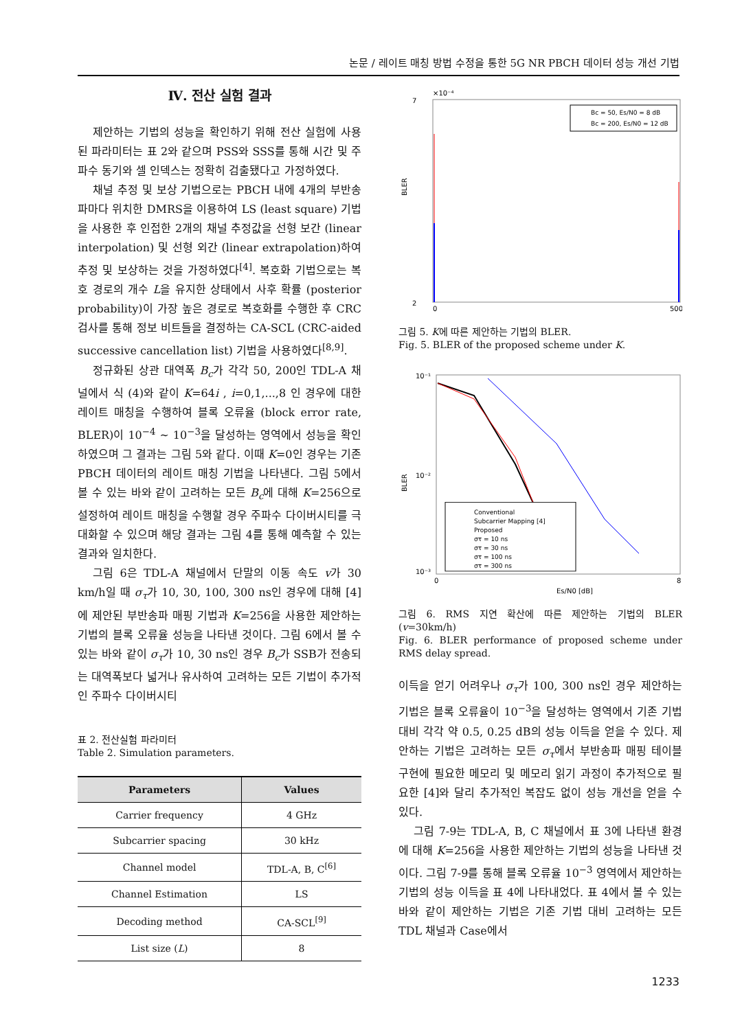논문 / 레이트 매칭 방법 수정을 통한 5G NR PBCH 데이터 성능 개선 기법
Ⅳ. 전산 실험 결과
제안하는 기법의 성능을 확인하기 위해 전산 실험에 사용된 파라미터는 표 2와 같으며 PSS와 SSS를 통해 시간 및 주파수 동기와 셀 인덱스는 정확히 검출됐다고 가정하였다.
채널 추정 및 보상 기법으로는 PBCH 내에 4개의 부반송파마다 위치한 DMRS을 이용하여 LS (least square) 기법을 사용한 후 인접한 2개의 채널 추정값을 선형 보간 (linear interpolation) 및 선형 외간 (linear extrapolation)하여 추정 및 보상하는 것을 가정하였다<sup>[4]</sup>. 복호화 기법으로는 복호 경로의 개수 L을 유지한 상태에서 사후 확률 (posterior probability)이 가장 높은 경로로 복호화를 수행한 후 CRC 검사를 통해 정보 비트들을 결정하는 CA-SCL (CRC-aided successive cancellation list) 기법을 사용하였다<sup>[8,9]</sup>.
정규화된 상관 대역폭 B<sub>c</sub>가 각각 50, 200인 TDL-A 채널에서 식 (4)와 같이 K=64i , i=0,1,...,8 인 경우에 대한 레이트 매칭을 수행하여 블록 오류율 (block error rate, BLER)이 10<sup>−4</sup> ~ 10<sup>−3</sup>을 달성하는 영역에서 성능을 확인하였으며 그 결과는 그림 5와 같다. 이때 K=0인 경우는 기존 PBCH 데이터의 레이트 매칭 기법을 나타낸다. 그림 5에서 볼 수 있는 바와 같이 고려하는 모든 B<sub>c</sub>에 대해 K=256으로 설정하여 레이트 매칭을 수행할 경우 주파수 다이버시티를 극대화할 수 있으며 해당 결과는 그림 4를 통해 예측할 수 있는 결과와 일치한다.
그림 6은 TDL-A 채널에서 단말의 이동 속도 v가 30 km/h일 때 σ<sub>τ</sub>가 10, 30, 100, 300 ns인 경우에 대해 [4]에 제안된 부반송파 매핑 기법과 K=256을 사용한 제안하는 기법의 블록 오류율 성능을 나타낸 것이다. 그림 6에서 볼 수 있는 바와 같이 σ<sub>τ</sub>가 10, 30 ns인 경우 B<sub>c</sub>가 SSB가 전송되는 대역폭보다 넓거나 유사하여 고려하는 모든 기법이 추가적인 주파수 다이버시티
표 2. 전산실험 파라미터
Table 2. Simulation parameters.
| Parameters | Values |
| --- | --- |
| Carrier frequency | 4 GHz |
| Subcarrier spacing | 30 kHz |
| Channel model | TDL-A, B, C<sup>[6]</sup> |
| Channel Estimation | LS |
| Decoding method | CA-SCL<sup>[9]</sup> |
| List size ( L ) | 8 |
×10⁻⁴
7
2
0
500
BLER
Bc = 50, Es/N0 = 8 dB
Bc = 200, Es/N0 = 12 dB
그림 5. K에 따른 제안하는 기법의 BLER.
Fig. 5. BLER of the proposed scheme under K.
10⁻¹
10⁻²
10⁻³
0
8
Es/N0 [dB]
BLER
Conventional
Subcarrier Mapping [4]
Proposed
στ = 10 ns
στ = 30 ns
στ = 100 ns
στ = 300 ns
그림 6. RMS 지연 확산에 따른 제안하는 기법의 BLER (v=30km/h)
Fig. 6. BLER performance of proposed scheme under RMS delay spread.
이득을 얻기 어려우나 σ<sub>τ</sub>가 100, 300 ns인 경우 제안하는 기법은 블록 오류율이 10<sup>−3</sup>을 달성하는 영역에서 기존 기법 대비 각각 약 0.5, 0.25 dB의 성능 이득을 얻을 수 있다. 제안하는 기법은 고려하는 모든 σ<sub>τ</sub>에서 부반송파 매핑 테이블 구현에 필요한 메모리 및 메모리 읽기 과정이 추가적으로 필요한 [4]와 달리 추가적인 복잡도 없이 성능 개선을 얻을 수 있다.
그림 7-9는 TDL-A, B, C 채널에서 표 3에 나타낸 환경에 대해 K=256을 사용한 제안하는 기법의 성능을 나타낸 것이다. 그림 7-9를 통해 블록 오류율 10<sup>−3</sup> 영역에서 제안하는 기법의 성능 이득을 표 4에 나타내었다. 표 4에서 볼 수 있는 바와 같이 제안하는 기법은 기존 기법 대비 고려하는 모든 TDL 채널과 Case에서
1233